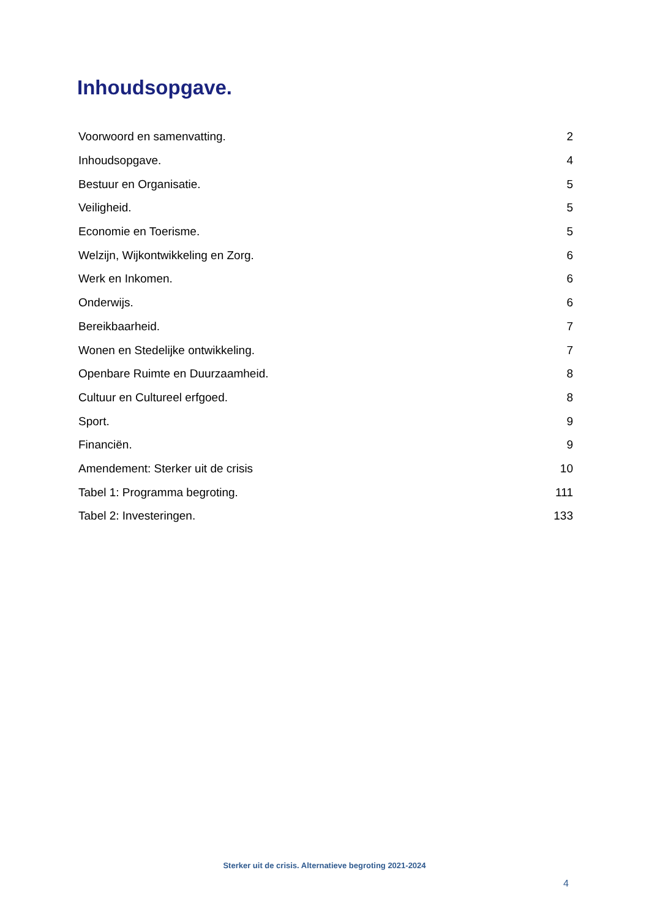Inhoudsopgave.
| Voorwoord en samenvatting. | 2 |
| Inhoudsopgave. | 4 |
| Bestuur en Organisatie. | 5 |
| Veiligheid. | 5 |
| Economie en Toerisme. | 5 |
| Welzijn, Wijkontwikkeling en Zorg. | 6 |
| Werk en Inkomen. | 6 |
| Onderwijs. | 6 |
| Bereikbaarheid. | 7 |
| Wonen en Stedelijke ontwikkeling. | 7 |
| Openbare Ruimte en Duurzaamheid. | 8 |
| Cultuur en Cultureel erfgoed. | 8 |
| Sport. | 9 |
| Financiën. | 9 |
| Amendement: Sterker uit de crisis | 10 |
| Tabel 1: Programma begroting. | 111 |
| Tabel 2: Investeringen. | 133 |
Sterker uit de crisis. Alternatieve begroting 2021-2024
4